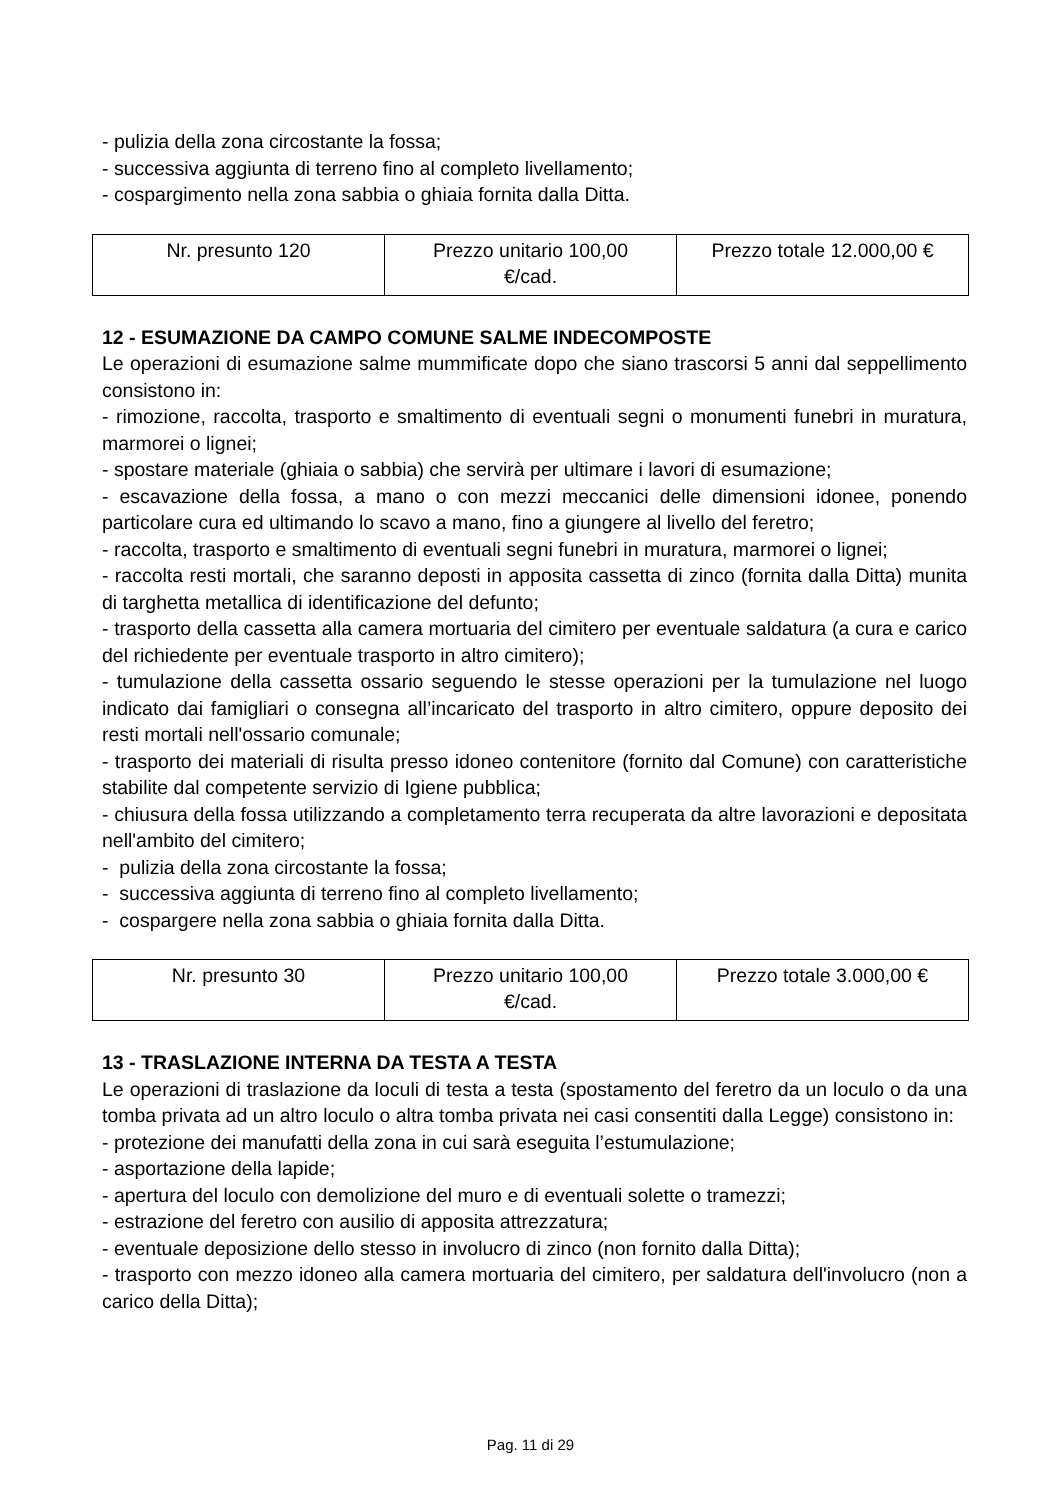- pulizia della zona circostante la fossa;
- successiva aggiunta di terreno fino al completo livellamento;
- cospargimento nella zona sabbia o ghiaia fornita dalla Ditta.
| Nr. presunto 120 | Prezzo unitario 100,00 €/cad. | Prezzo totale 12.000,00 € |
12 - ESUMAZIONE DA CAMPO COMUNE SALME INDECOMPOSTE
Le operazioni di esumazione salme mummificate dopo che siano trascorsi 5 anni dal seppellimento consistono in:
- rimozione, raccolta, trasporto e smaltimento di eventuali segni o monumenti funebri in muratura, marmorei o lignei;
- spostare materiale (ghiaia o sabbia) che servirà per ultimare i lavori di esumazione;
- escavazione della fossa, a mano o con mezzi meccanici delle dimensioni idonee, ponendo particolare cura ed ultimando lo scavo a mano, fino a giungere al livello del feretro;
- raccolta, trasporto e smaltimento di eventuali segni funebri in muratura, marmorei o lignei;
- raccolta resti mortali, che saranno deposti in apposita cassetta di zinco (fornita dalla Ditta) munita di targhetta metallica di identificazione del defunto;
- trasporto della cassetta alla camera mortuaria del cimitero per eventuale saldatura (a cura e carico del richiedente per eventuale trasporto in altro cimitero);
- tumulazione della cassetta ossario seguendo le stesse operazioni per la tumulazione nel luogo indicato dai famigliari o consegna all’incaricato del trasporto in altro cimitero, oppure deposito dei resti mortali nell'ossario comunale;
- trasporto dei materiali di risulta presso idoneo contenitore (fornito dal Comune) con caratteristiche stabilite dal competente servizio di Igiene pubblica;
- chiusura della fossa utilizzando a completamento terra recuperata da altre lavorazioni e depositata nell'ambito del cimitero;
- pulizia della zona circostante la fossa;
- successiva aggiunta di terreno fino al completo livellamento;
- cospargere nella zona sabbia o ghiaia fornita dalla Ditta.
| Nr. presunto 30 | Prezzo unitario 100,00 €/cad. | Prezzo totale 3.000,00 € |
13 - TRASLAZIONE INTERNA DA TESTA A TESTA
Le operazioni di traslazione da loculi di testa a testa (spostamento del feretro da un loculo o da una tomba privata ad un altro loculo o altra tomba privata nei casi consentiti dalla Legge) consistono in:
- protezione dei manufatti della zona in cui sarà eseguita l’estumulazione;
- asportazione della lapide;
- apertura del loculo con demolizione del muro e di eventuali solette o tramezzi;
- estrazione del feretro con ausilio di apposita attrezzatura;
- eventuale deposizione dello stesso in involucro di zinco (non fornito dalla Ditta);
- trasporto con mezzo idoneo alla camera mortuaria del cimitero, per saldatura dell'involucro (non a carico della Ditta);
Pag. 11 di 29